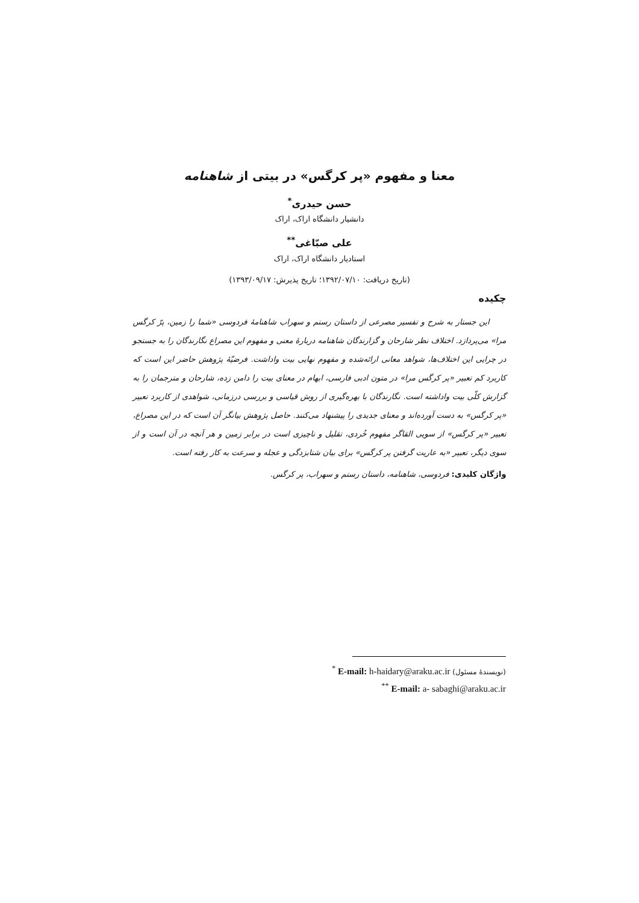معنا و مفهوم «پر کرگس» در بیتی از شاهنامه
حسن حیدری<sup>*</sup>
دانشیار دانشگاه اراک، اراک
علی صبّاغی<sup>**</sup>
استادیار دانشگاه اراک، اراک
(تاریخ دریافت: ۱۳۹۲/۰۷/۱۰؛ تاریخ پذیرش: ۱۳۹۳/۰۹/۱۷)
چکیده
این جستار به شرح و تفسیر مصرعی از داستان رستم و سهراب شاهنامهٔ فردوسی «شما را زمین، پرّ کرگس مرا» می‌پردازد. اختلاف نظر شارحان و گزارندگان شاهنامه دربارهٔ معنی و مفهوم این مصراع نگارندگان را به جستجو در چرایی این اختلاف‌ها، شواهد معانی ارائه‌شده و مفهوم نهایی بیت واداشت. فرضیّهٔ پژوهش حاضر این است که کاربرد کم تعبیر «پر کرگس مرا» در متون ادبی فارسی، ابهام در معنای بیت را دامن زده، شارحان و مترجمان را به گزارش کلّی بیت واداشته است. نگارندگان با بهره‌گیری از روش قیاسی و بررسی درزمانی، شواهدی از کاربرد تعبیر «پر کرگس» به دست آورده‌اند و معنای جدیدی را پیشنهاد می‌کنند. حاصل پژوهش بیانگر آن است که در این مصراع، تعبیر «پر کرگس» از سویی القاگر مفهوم خُردی، تقلیل و ناچیزی است در برابر زمین و هر آنچه در آن است و از سوی دیگر، تعبیر «به عاریت گرفتن پر کرگس» برای بیان شتابزدگی و عجله و سرعت به کار رفته است.
واژگان کلیدی: فردوسی، شاهنامه، داستان رستم و سهراب، پر کرگس.
<sup>*</sup> E-mail: h-haidary@araku.ac.ir (نویسندهٔ مسئول)
<sup>**</sup> E-mail: a- sabaghi@araku.ac.ir